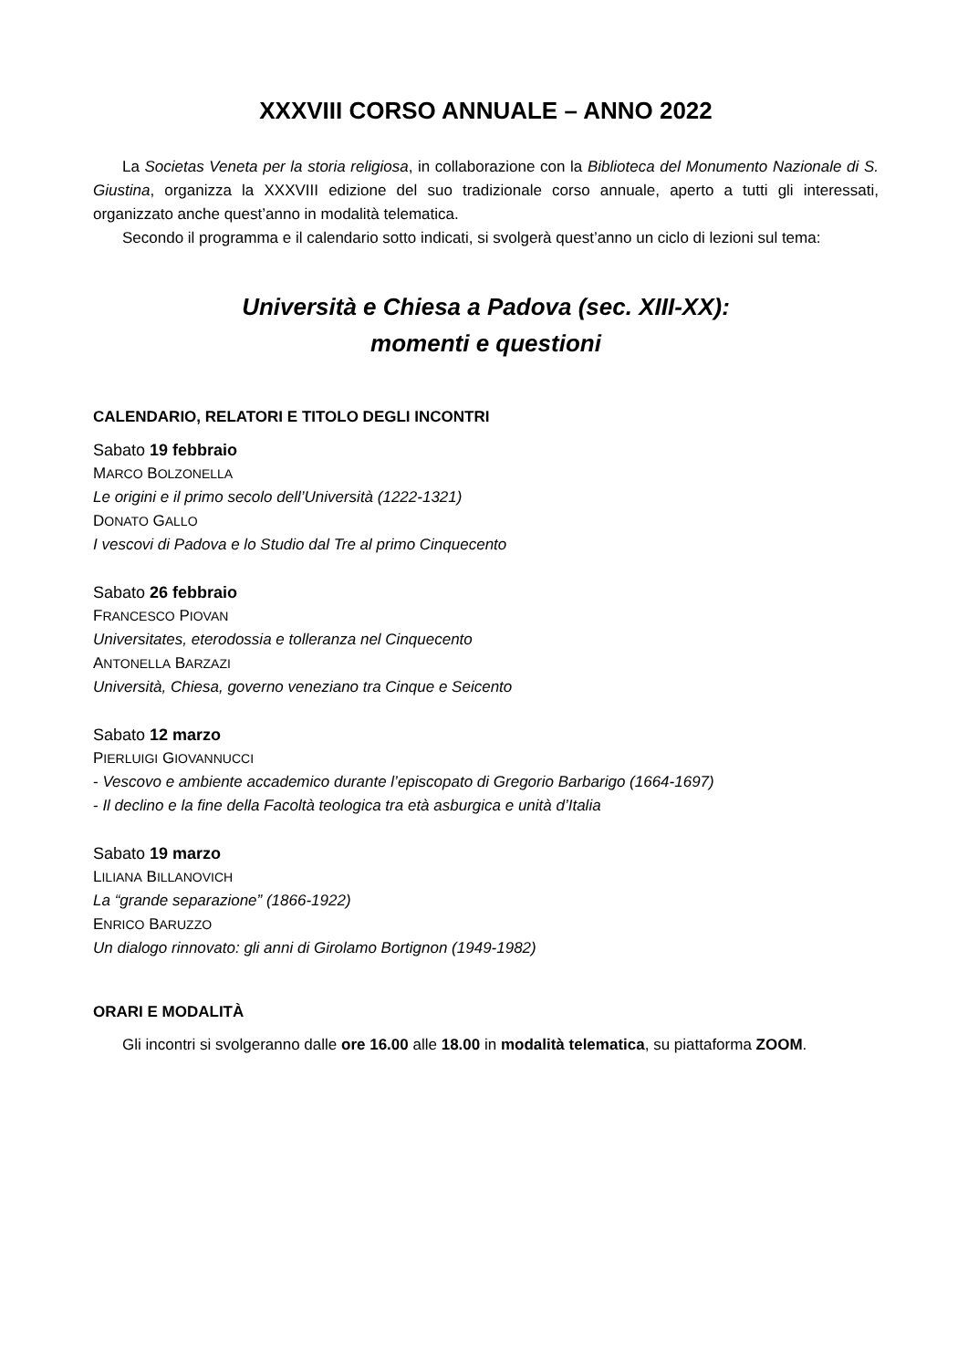XXXVIII CORSO ANNUALE – ANNO 2022
La Societas Veneta per la storia religiosa, in collaborazione con la Biblioteca del Monumento Nazionale di S. Giustina, organizza la XXXVIII edizione del suo tradizionale corso annuale, aperto a tutti gli interessati, organizzato anche quest’anno in modalità telematica.
Secondo il programma e il calendario sotto indicati, si svolgerà quest’anno un ciclo di lezioni sul tema:
Università e Chiesa a Padova (sec. XIII-XX):
momenti e questioni
CALENDARIO, RELATORI E TITOLO DEGLI INCONTRI
Sabato 19 febbraio
MARCO BOLZONELLA
Le origini e il primo secolo dell’Università (1222-1321)
DONATO GALLO
I vescovi di Padova e lo Studio dal Tre al primo Cinquecento
Sabato 26 febbraio
FRANCESCO PIOVAN
Universitates, eterodossia e tolleranza nel Cinquecento
ANTONELLA BARZAZI
Università, Chiesa, governo veneziano tra Cinque e Seicento
Sabato 12 marzo
PIERLUIGI GIOVANNUCCI
- Vescovo e ambiente accademico durante l’episcopato di Gregorio Barbarigo (1664-1697)
- Il declino e la fine della Facoltà teologica tra età asburgica e unità d’Italia
Sabato 19 marzo
LILIANA BILLANOVICH
La “grande separazione” (1866-1922)
ENRICO BARUZZO
Un dialogo rinnovato: gli anni di Girolamo Bortignon (1949-1982)
ORARI E MODALITÀ
Gli incontri si svolgeranno dalle ore 16.00 alle 18.00 in modalità telematica, su piattaforma ZOOM.